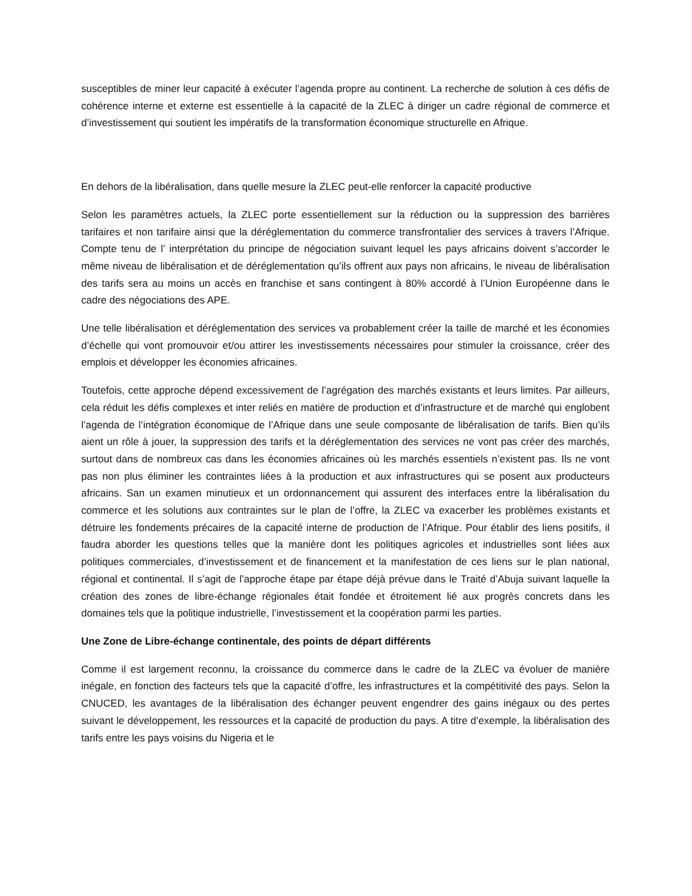susceptibles de miner leur capacité à exécuter l’agenda propre au continent. La recherche de solution à ces défis de cohérence interne et externe est essentielle à la capacité de la ZLEC à diriger un cadre régional de commerce et d’investissement qui soutient les impératifs de la transformation économique structurelle en Afrique.
En dehors de la libéralisation, dans quelle mesure la ZLEC peut-elle renforcer la capacité productive
Selon les paramètres actuels, la ZLEC porte essentiellement sur la réduction ou la suppression des barrières tarifaires et non tarifaire ainsi que la déréglementation du commerce transfrontalier des services à travers l’Afrique. Compte tenu de l’ interprétation du principe de négociation suivant lequel les pays africains doivent s’accorder le même niveau de libéralisation et de déréglementation qu’ils offrent aux pays non africains, le niveau de libéralisation des tarifs sera au moins un accès en franchise et sans contingent à 80% accordé à l’Union Européenne dans le cadre des négociations des APE.
Une telle libéralisation et déréglementation des services va probablement créer la taille de marché et les économies d’échelle qui vont promouvoir et/ou attirer les investissements nécessaires pour stimuler la croissance, créer des emplois et développer les économies africaines.
Toutefois, cette approche dépend excessivement de l’agrégation des marchés existants et leurs limites. Par ailleurs, cela réduit les défis complexes et inter reliés en matière de production et d’infrastructure et de marché qui englobent l’agenda de l’intégration économique de l’Afrique dans une seule composante de libéralisation de tarifs. Bien qu’ils aient un rôle à jouer, la suppression des tarifs et la déréglementation des services ne vont pas créer des marchés, surtout dans de nombreux cas dans les économies africaines où les marchés essentiels n’existent pas. Ils ne vont pas non plus éliminer les contraintes liées à la production et aux infrastructures qui se posent aux producteurs africains. San un examen minutieux et un ordonnancement qui assurent des interfaces entre la libéralisation du commerce et les solutions aux contraintes sur le plan de l’offre, la ZLEC va exacerber les problèmes existants et détruire les fondements précaires de la capacité interne de production de l’Afrique. Pour établir des liens positifs, il faudra aborder les questions telles que la manière dont les politiques agricoles et industrielles sont liées aux politiques commerciales, d’investissement et de financement et la manifestation de ces liens sur le plan national, régional et continental. Il s’agit de l’approche étape par étape déjà prévue dans le Traité d’Abuja suivant laquelle la création des zones de libre-échange régionales était fondée et étroitement lié aux progrès concrets dans les domaines tels que la politique industrielle, l’investissement et la coopération parmi les parties.
Une Zone de Libre-échange continentale, des points de départ différents
Comme il est largement reconnu, la croissance du commerce dans le cadre de la ZLEC va évoluer de manière inégale, en fonction des facteurs tels que la capacité d’offre, les infrastructures et la compétitivité des pays. Selon la CNUCED, les avantages de la libéralisation des échanger peuvent engendrer des gains inégaux ou des pertes suivant le développement, les ressources et la capacité de production du pays. A titre d’exemple, la libéralisation des tarifs entre les pays voisins du Nigeria et le